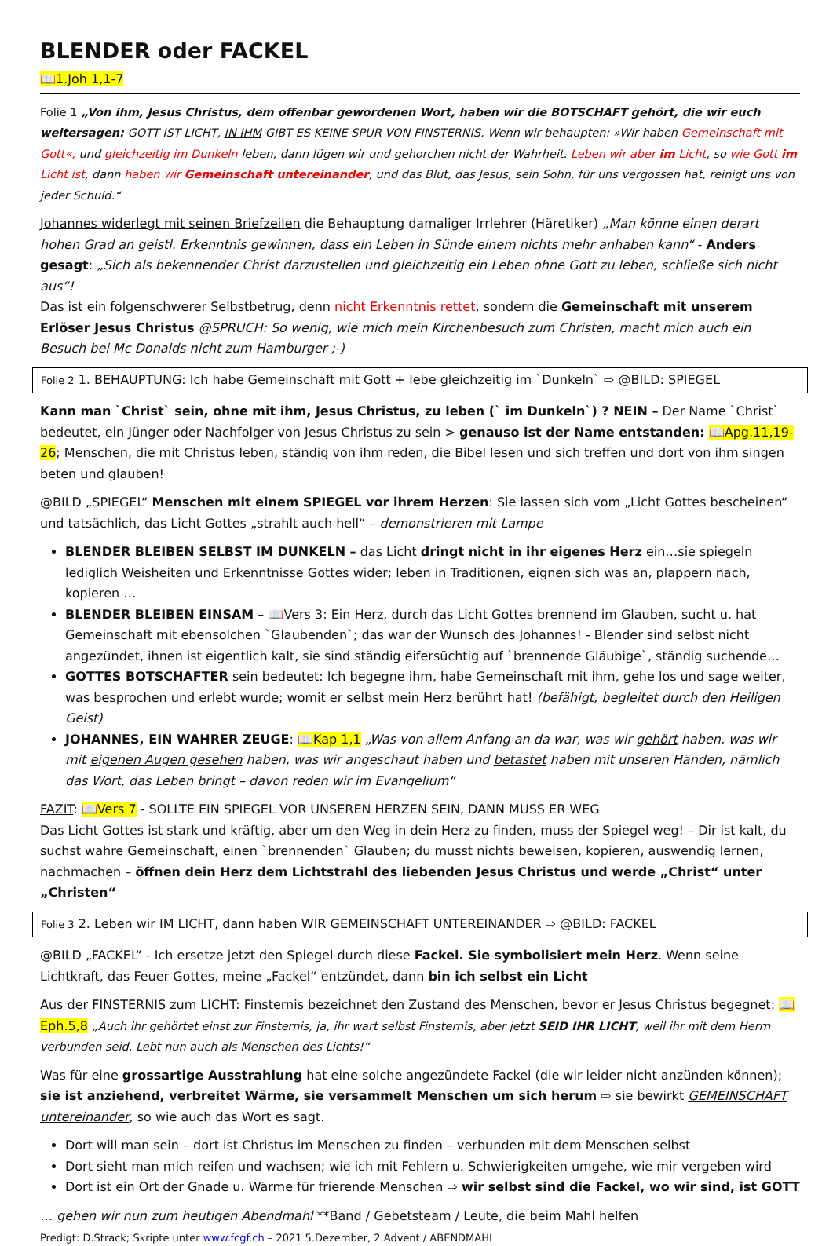BLENDER oder FACKEL
📖1.Joh 1,1-7
Folie 1 „Von ihm, Jesus Christus, dem offenbar gewordenen Wort, haben wir die BOTSCHAFT gehört, die wir euch weitersagen: GOTT IST LICHT, IN IHM GIBT ES KEINE SPUR VON FINSTERNIS. Wenn wir behaupten: »Wir haben Gemeinschaft mit Gott«, und gleichzeitig im Dunkeln leben, dann lügen wir und gehorchen nicht der Wahrheit. Leben wir aber im Licht, so wie Gott im Licht ist, dann haben wir Gemeinschaft untereinander, und das Blut, das Jesus, sein Sohn, für uns vergossen hat, reinigt uns von jeder Schuld.“
Johannes widerlegt mit seinen Briefzeilen die Behauptung damaliger Irrlehrer (Häretiker) „Man könne einen derart hohen Grad an geistl. Erkenntnis gewinnen, dass ein Leben in Sünde einem nichts mehr anhaben kann“ - Anders gesagt: „Sich als bekennender Christ darzustellen und gleichzeitig ein Leben ohne Gott zu leben, schließe sich nicht aus“!
Das ist ein folgenschwerer Selbstbetrug, denn nicht Erkenntnis rettet, sondern die Gemeinschaft mit unserem Erlöser Jesus Christus @SPRUCH: So wenig, wie mich mein Kirchenbesuch zum Christen, macht mich auch ein Besuch bei Mc Donalds nicht zum Hamburger ;-)
Folie 2 1. BEHAUPTUNG: Ich habe Gemeinschaft mit Gott + lebe gleichzeitig im `Dunkeln` ⇨ @BILD: SPIEGEL
Kann man `Christ` sein, ohne mit ihm, Jesus Christus, zu leben (` im Dunkeln`) ? NEIN – Der Name `Christ` bedeutet, ein Jünger oder Nachfolger von Jesus Christus zu sein > genauso ist der Name entstanden: 📖Apg.11,19-26; Menschen, die mit Christus leben, ständig von ihm reden, die Bibel lesen und sich treffen und dort von ihm singen beten und glauben!
@BILD „SPIEGEL“ Menschen mit einem SPIEGEL vor ihrem Herzen: Sie lassen sich vom „Licht Gottes bescheinen“ und tatsächlich, das Licht Gottes „strahlt auch hell“ – demonstrieren mit Lampe
BLENDER BLEIBEN SELBST IM DUNKELN – das Licht dringt nicht in ihr eigenes Herz ein…sie spiegeln lediglich Weisheiten und Erkenntnisse Gottes wider; leben in Traditionen, eignen sich was an, plappern nach, kopieren …
BLENDER BLEIBEN EINSAM – 📖Vers 3: Ein Herz, durch das Licht Gottes brennend im Glauben, sucht u. hat Gemeinschaft mit ebensolchen `Glaubenden`; das war der Wunsch des Johannes! - Blender sind selbst nicht angezündet, ihnen ist eigentlich kalt, sie sind ständig eifersüchtig auf `brennende Gläubige`, ständig suchende…
GOTTES BOTSCHAFTER sein bedeutet: Ich begegne ihm, habe Gemeinschaft mit ihm, gehe los und sage weiter, was besprochen und erlebt wurde; womit er selbst mein Herz berührt hat! (befähigt, begleitet durch den Heiligen Geist)
JOHANNES, EIN WAHRER ZEUGE: 📖Kap 1,1 „Was von allem Anfang an da war, was wir gehört haben, was wir mit eigenen Augen gesehen haben, was wir angeschaut haben und betastet haben mit unseren Händen, nämlich das Wort, das Leben bringt – davon reden wir im Evangelium“
FAZIT: 📖Vers 7 - SOLLTE EIN SPIEGEL VOR UNSEREN HERZEN SEIN, DANN MUSS ER WEG
Das Licht Gottes ist stark und kräftig, aber um den Weg in dein Herz zu finden, muss der Spiegel weg! – Dir ist kalt, du suchst wahre Gemeinschaft, einen `brennenden` Glauben; du musst nichts beweisen, kopieren, auswendig lernen, nachmachen – öffnen dein Herz dem Lichtstrahl des liebenden Jesus Christus und werde „Christ“ unter „Christen“
Folie 3 2. Leben wir IM LICHT, dann haben WIR GEMEINSCHAFT UNTEREINANDER ⇨ @BILD: FACKEL
@BILD „FACKEL“ - Ich ersetze jetzt den Spiegel durch diese Fackel. Sie symbolisiert mein Herz. Wenn seine Lichtkraft, das Feuer Gottes, meine „Fackel“ entzündet, dann bin ich selbst ein Licht
Aus der FINSTERNIS zum LICHT: Finsternis bezeichnet den Zustand des Menschen, bevor er Jesus Christus begegnet: 📖Eph.5,8 „Auch ihr gehörtet einst zur Finsternis, ja, ihr wart selbst Finsternis, aber jetzt SEID IHR LICHT, weil ihr mit dem Herrn verbunden seid. Lebt nun auch als Menschen des Lichts!“
Was für eine grossartige Ausstrahlung hat eine solche angezündete Fackel (die wir leider nicht anzünden können); sie ist anziehend, verbreitet Wärme, sie versammelt Menschen um sich herum ⇨ sie bewirkt GEMEINSCHAFT untereinander, so wie auch das Wort es sagt.
Dort will man sein – dort ist Christus im Menschen zu finden – verbunden mit dem Menschen selbst
Dort sieht man mich reifen und wachsen; wie ich mit Fehlern u. Schwierigkeiten umgehe, wie mir vergeben wird
Dort ist ein Ort der Gnade u. Wärme für frierende Menschen ⇨ wir selbst sind die Fackel, wo wir sind, ist GOTT
… gehen wir nun zum heutigen Abendmahl **Band / Gebetsteam / Leute, die beim Mahl helfen
Predigt: D.Strack; Skripte unter www.fcgf.ch – 2021 5.Dezember, 2.Advent / ABENDMAHL